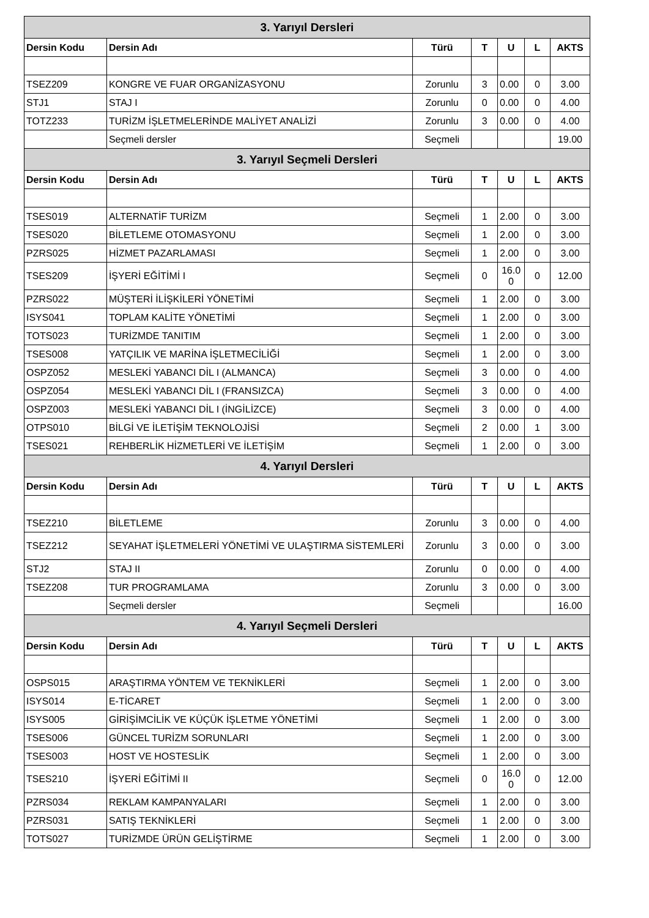| 3. Yarıyıl Dersleri | | | | | | |
| Dersin Kodu | Dersin Adı | Türü | T | U | L | AKTS |
| TSEZ209 | KONGRE VE FUAR ORGANİZASYONU | Zorunlu | 3 | 0.00 | 0 | 3.00 |
| STJ1 | STAJ I | Zorunlu | 0 | 0.00 | 0 | 4.00 |
| TOTZ233 | TURİZM İŞLETMELERİNDE MALİYET ANALİZİ | Zorunlu | 3 | 0.00 | 0 | 4.00 |
| | Seçmeli dersler | Seçmeli | | | | 19.00 |
| 3. Yarıyıl Seçmeli Dersleri | | | | | | |
| Dersin Kodu | Dersin Adı | Türü | T | U | L | AKTS |
| TSES019 | ALTERNATİF TURİZM | Seçmeli | 1 | 2.00 | 0 | 3.00 |
| TSES020 | BİLETLEME OTOMASYONU | Seçmeli | 1 | 2.00 | 0 | 3.00 |
| PZRS025 | HİZMET PAZARLAMASI | Seçmeli | 1 | 2.00 | 0 | 3.00 |
| TSES209 | İŞYERİ EĞİTİMİ I | Seçmeli | 0 | 16.0 0 | 0 | 12.00 |
| PZRS022 | MÜŞTERİ İLİŞKİLERİ YÖNETİMİ | Seçmeli | 1 | 2.00 | 0 | 3.00 |
| ISYS041 | TOPLAM KALİTE YÖNETİMİ | Seçmeli | 1 | 2.00 | 0 | 3.00 |
| TOTS023 | TURİZMDE TANITIM | Seçmeli | 1 | 2.00 | 0 | 3.00 |
| TSES008 | YATÇILIK VE MARİNA İŞLETMECİLİĞİ | Seçmeli | 1 | 2.00 | 0 | 3.00 |
| OSPZ052 | MESLEKİ YABANCI DİL I (ALMANCA) | Seçmeli | 3 | 0.00 | 0 | 4.00 |
| OSPZ054 | MESLEKİ YABANCI DİL I (FRANSIZCA) | Seçmeli | 3 | 0.00 | 0 | 4.00 |
| OSPZ003 | MESLEKİ YABANCI DİL I (İNGİLİZCE) | Seçmeli | 3 | 0.00 | 0 | 4.00 |
| OTPS010 | BİLGİ VE İLETİŞİM TEKNOLOJİSİ | Seçmeli | 2 | 0.00 | 1 | 3.00 |
| TSES021 | REHBERLİK HİZMETLERİ VE İLETİŞİM | Seçmeli | 1 | 2.00 | 0 | 3.00 |
| 4. Yarıyıl Dersleri | | | | | | |
| Dersin Kodu | Dersin Adı | Türü | T | U | L | AKTS |
| TSEZ210 | BİLETLEME | Zorunlu | 3 | 0.00 | 0 | 4.00 |
| TSEZ212 | SEYAHAT İŞLETMELERİ YÖNETİMİ VE ULAŞTIRMA SİSTEMLERİ | Zorunlu | 3 | 0.00 | 0 | 3.00 |
| STJ2 | STAJ II | Zorunlu | 0 | 0.00 | 0 | 4.00 |
| TSEZ208 | TUR PROGRAMLAMA | Zorunlu | 3 | 0.00 | 0 | 3.00 |
| | Seçmeli dersler | Seçmeli | | | | 16.00 |
| 4. Yarıyıl Seçmeli Dersleri | | | | | | |
| Dersin Kodu | Dersin Adı | Türü | T | U | L | AKTS |
| OSPS015 | ARAŞTIRMA YÖNTEM VE TEKNİKLERİ | Seçmeli | 1 | 2.00 | 0 | 3.00 |
| ISYS014 | E-TİCARET | Seçmeli | 1 | 2.00 | 0 | 3.00 |
| ISYS005 | GİRİŞİMCİLİK VE KÜÇÜK İŞLETME YÖNETİMİ | Seçmeli | 1 | 2.00 | 0 | 3.00 |
| TSES006 | GÜNCEL TURİZM SORUNLARI | Seçmeli | 1 | 2.00 | 0 | 3.00 |
| TSES003 | HOST VE HOSTESLİK | Seçmeli | 1 | 2.00 | 0 | 3.00 |
| TSES210 | İŞYERİ EĞİTİMİ II | Seçmeli | 0 | 16.0 0 | 0 | 12.00 |
| PZRS034 | REKLAM KAMPANYALARI | Seçmeli | 1 | 2.00 | 0 | 3.00 |
| PZRS031 | SATIŞ TEKNİKLERİ | Seçmeli | 1 | 2.00 | 0 | 3.00 |
| TOTS027 | TURİZMDE ÜRÜN GELİŞTİRME | Seçmeli | 1 | 2.00 | 0 | 3.00 |